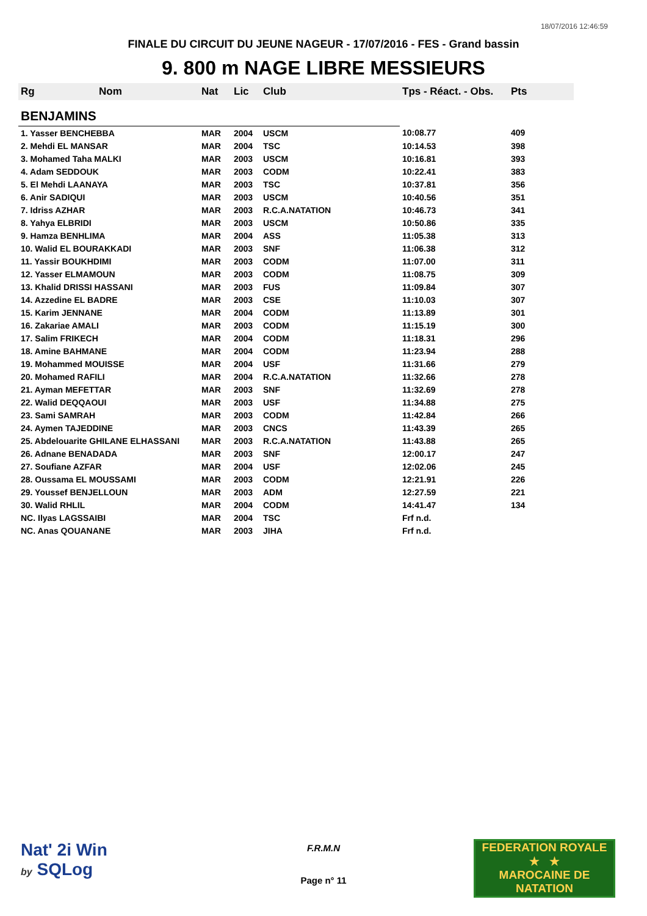18/07/2016 12:46:59
FINALE DU CIRCUIT DU JEUNE NAGEUR - 17/07/2016 - FES - Grand bassin
9. 800 m NAGE LIBRE MESSIEURS
| Rg | Nom | Nat | Lic | Club | Tps - Réact. - Obs. | Pts |
| --- | --- | --- | --- | --- | --- | --- |
| BENJAMINS | | | | | | |
| 1. Yasser BENCHEBBA | | MAR | 2004 | USCM | 10:08.77 | 409 |
| 2. Mehdi EL MANSAR | | MAR | 2004 | TSC | 10:14.53 | 398 |
| 3. Mohamed Taha MALKI | | MAR | 2003 | USCM | 10:16.81 | 393 |
| 4. Adam SEDDOUK | | MAR | 2003 | CODM | 10:22.41 | 383 |
| 5. El Mehdi LAANAYA | | MAR | 2003 | TSC | 10:37.81 | 356 |
| 6. Anir SADIQUI | | MAR | 2003 | USCM | 10:40.56 | 351 |
| 7. Idriss AZHAR | | MAR | 2003 | R.C.A.NATATION | 10:46.73 | 341 |
| 8. Yahya ELBRIDI | | MAR | 2003 | USCM | 10:50.86 | 335 |
| 9. Hamza BENHLIMA | | MAR | 2004 | ASS | 11:05.38 | 313 |
| 10. Walid EL BOURAKKADI | | MAR | 2003 | SNF | 11:06.38 | 312 |
| 11. Yassir BOUKHDIMI | | MAR | 2003 | CODM | 11:07.00 | 311 |
| 12. Yasser ELMAMOUN | | MAR | 2003 | CODM | 11:08.75 | 309 |
| 13. Khalid DRISSI HASSANI | | MAR | 2003 | FUS | 11:09.84 | 307 |
| 14. Azzedine EL BADRE | | MAR | 2003 | CSE | 11:10.03 | 307 |
| 15. Karim JENNANE | | MAR | 2004 | CODM | 11:13.89 | 301 |
| 16. Zakariae AMALI | | MAR | 2003 | CODM | 11:15.19 | 300 |
| 17. Salim FRIKECH | | MAR | 2004 | CODM | 11:18.31 | 296 |
| 18. Amine BAHMANE | | MAR | 2004 | CODM | 11:23.94 | 288 |
| 19. Mohammed MOUISSE | | MAR | 2004 | USF | 11:31.66 | 279 |
| 20. Mohamed RAFILI | | MAR | 2004 | R.C.A.NATATION | 11:32.66 | 278 |
| 21. Ayman MEFETTAR | | MAR | 2003 | SNF | 11:32.69 | 278 |
| 22. Walid DEQQAOUI | | MAR | 2003 | USF | 11:34.88 | 275 |
| 23. Sami SAMRAH | | MAR | 2003 | CODM | 11:42.84 | 266 |
| 24. Aymen TAJEDDINE | | MAR | 2003 | CNCS | 11:43.39 | 265 |
| 25. Abdelouarite GHILANE ELHASSANI | | MAR | 2003 | R.C.A.NATATION | 11:43.88 | 265 |
| 26. Adnane BENADADA | | MAR | 2003 | SNF | 12:00.17 | 247 |
| 27. Soufiane AZFAR | | MAR | 2004 | USF | 12:02.06 | 245 |
| 28. Oussama EL MOUSSAMI | | MAR | 2003 | CODM | 12:21.91 | 226 |
| 29. Youssef BENJELLOUN | | MAR | 2003 | ADM | 12:27.59 | 221 |
| 30. Walid RHLIL | | MAR | 2004 | CODM | 14:41.47 | 134 |
| NC. Ilyas LAGSSAIBI | | MAR | 2004 | TSC | Frf n.d. | |
| NC. Anas QOUANANE | | MAR | 2003 | JIHA | Frf n.d. | |
Nat' 2i Win
by SQLog
FEDERATION ROYALE
★ ★
MAROCAINE DE NATATION
F.R.M.N
Page n° 11